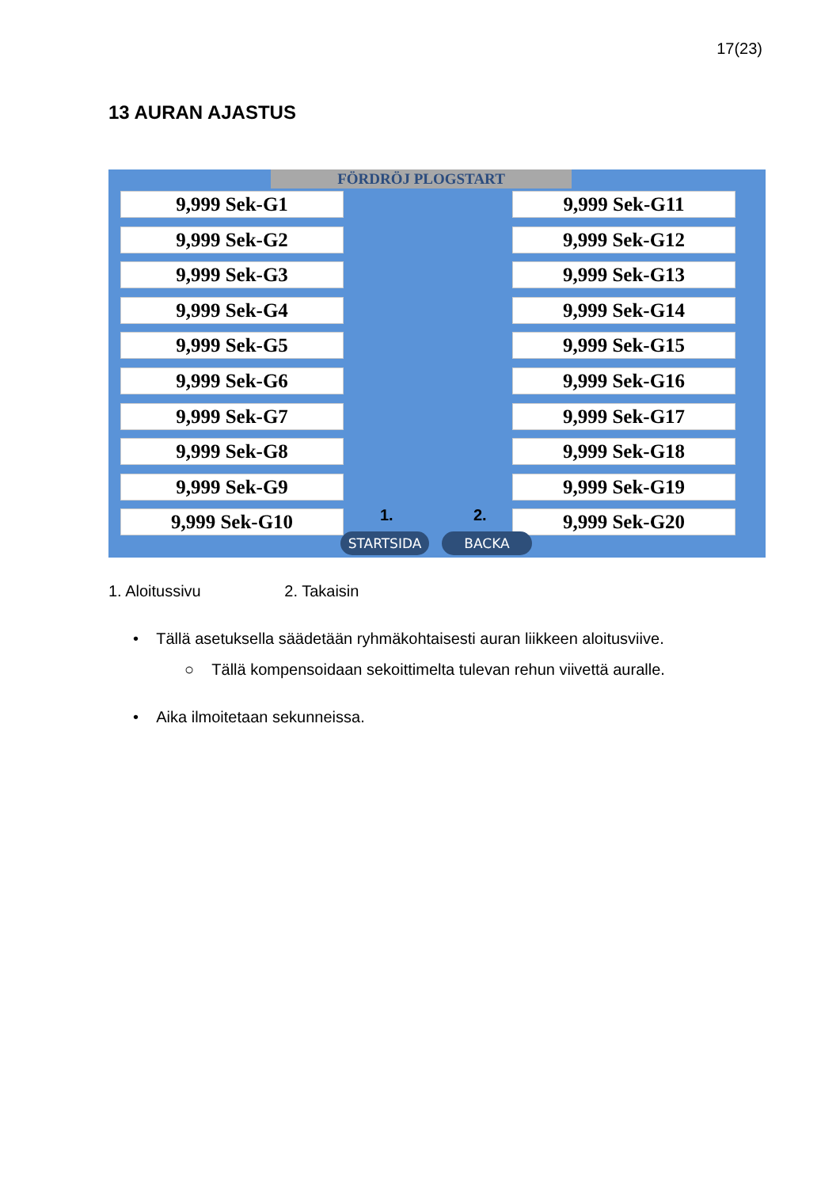17(23)
13 AURAN AJASTUS
FÖRDRÖJ PLOGSTART
9,999 Sek-G1
9,999 Sek-G2
9,999 Sek-G3
9,999 Sek-G4
9,999 Sek-G5
9,999 Sek-G6
9,999 Sek-G7
9,999 Sek-G8
9,999 Sek-G9
9,999 Sek-G10
9,999 Sek-G11
9,999 Sek-G12
9,999 Sek-G13
9,999 Sek-G14
9,999 Sek-G15
9,999 Sek-G16
9,999 Sek-G17
9,999 Sek-G18
9,999 Sek-G19
9,999 Sek-G20
1. 2.
STARTSIDA BACKA
1. Aloitussivu 2. Takaisin
• Tällä asetuksella säädetään ryhmäkohtaisesti auran liikkeen aloitusviive.
○ Tällä kompensoidaan sekoittimelta tulevan rehun viivettä auralle.
• Aika ilmoitetaan sekunneissa.